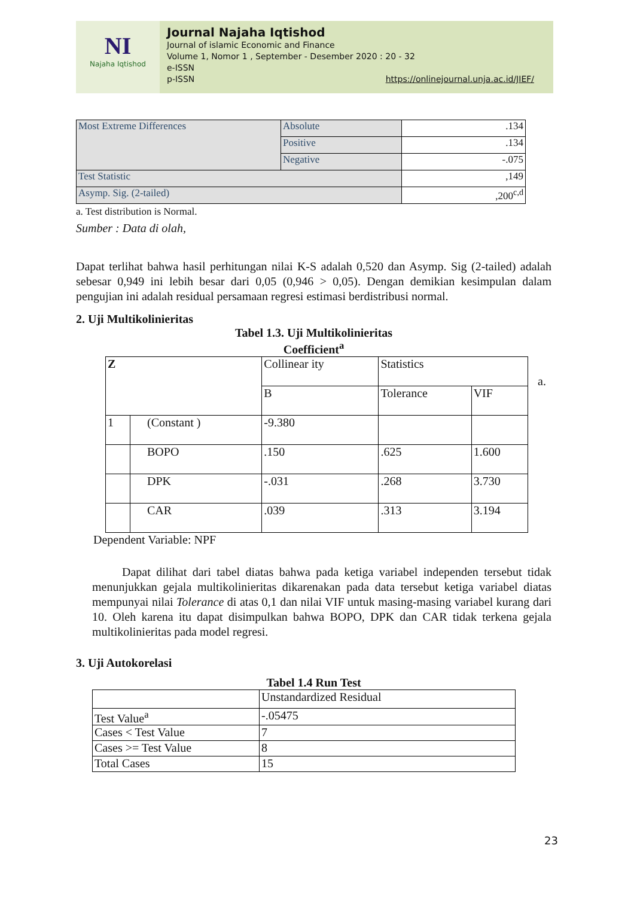NI
Najaha Iqtishod
Journal Najaha Iqtishod
Journal of islamic Economic and Finance
Volume 1, Nomor 1 , September - Desember 2020 : 20 - 32
e-ISSN
p-ISSN
https://onlinejournal.unja.ac.id/JIEF/
| Most Extreme Differences | Absolute | .134 |
| | Positive | .134 |
| | Negative | -.075 |
| Test Statistic | | ,149 |
| Asymp. Sig. (2-tailed) | | ,200<sup>c,d</sup> |
a. Test distribution is Normal.
Sumber : Data di olah,
Dapat terlihat bahwa hasil perhitungan nilai K-S adalah 0,520 dan Asymp. Sig (2-tailed) adalah sebesar 0,949 ini lebih besar dari 0,05 (0,946 > 0,05). Dengan demikian kesimpulan dalam pengujian ini adalah residual persamaan regresi estimasi berdistribusi normal.
2. Uji Multikolinieritas
Tabel 1.3. Uji Multikolinieritas
Coefficient<sup>a</sup>
| Z | | Collinear ity | Statistics | | |
| | | B | | Tolerance | VIF |
| 1 | (Constant ) | -9.380 | | | |
| | BOPO | .150 | | .625 | 1.600 |
| | DPK | -.031 | | .268 | 3.730 |
| | CAR | .039 | | .313 | 3.194 |
a.
Dependent Variable: NPF
Dapat dilihat dari tabel diatas bahwa pada ketiga variabel independen tersebut tidak menunjukkan gejala multikolinieritas dikarenakan pada data tersebut ketiga variabel diatas mempunyai nilai Tolerance di atas 0,1 dan nilai VIF untuk masing-masing variabel kurang dari 10. Oleh karena itu dapat disimpulkan bahwa BOPO, DPK dan CAR tidak terkena gejala multikolinieritas pada model regresi.
3. Uji Autokorelasi
Tabel 1.4 Run Test
| | Unstandardized Residual |
| Test Value<sup>a</sup> | -.05475 |
| Cases < Test Value | 7 |
| Cases >= Test Value | 8 |
| Total Cases | 15 |
23